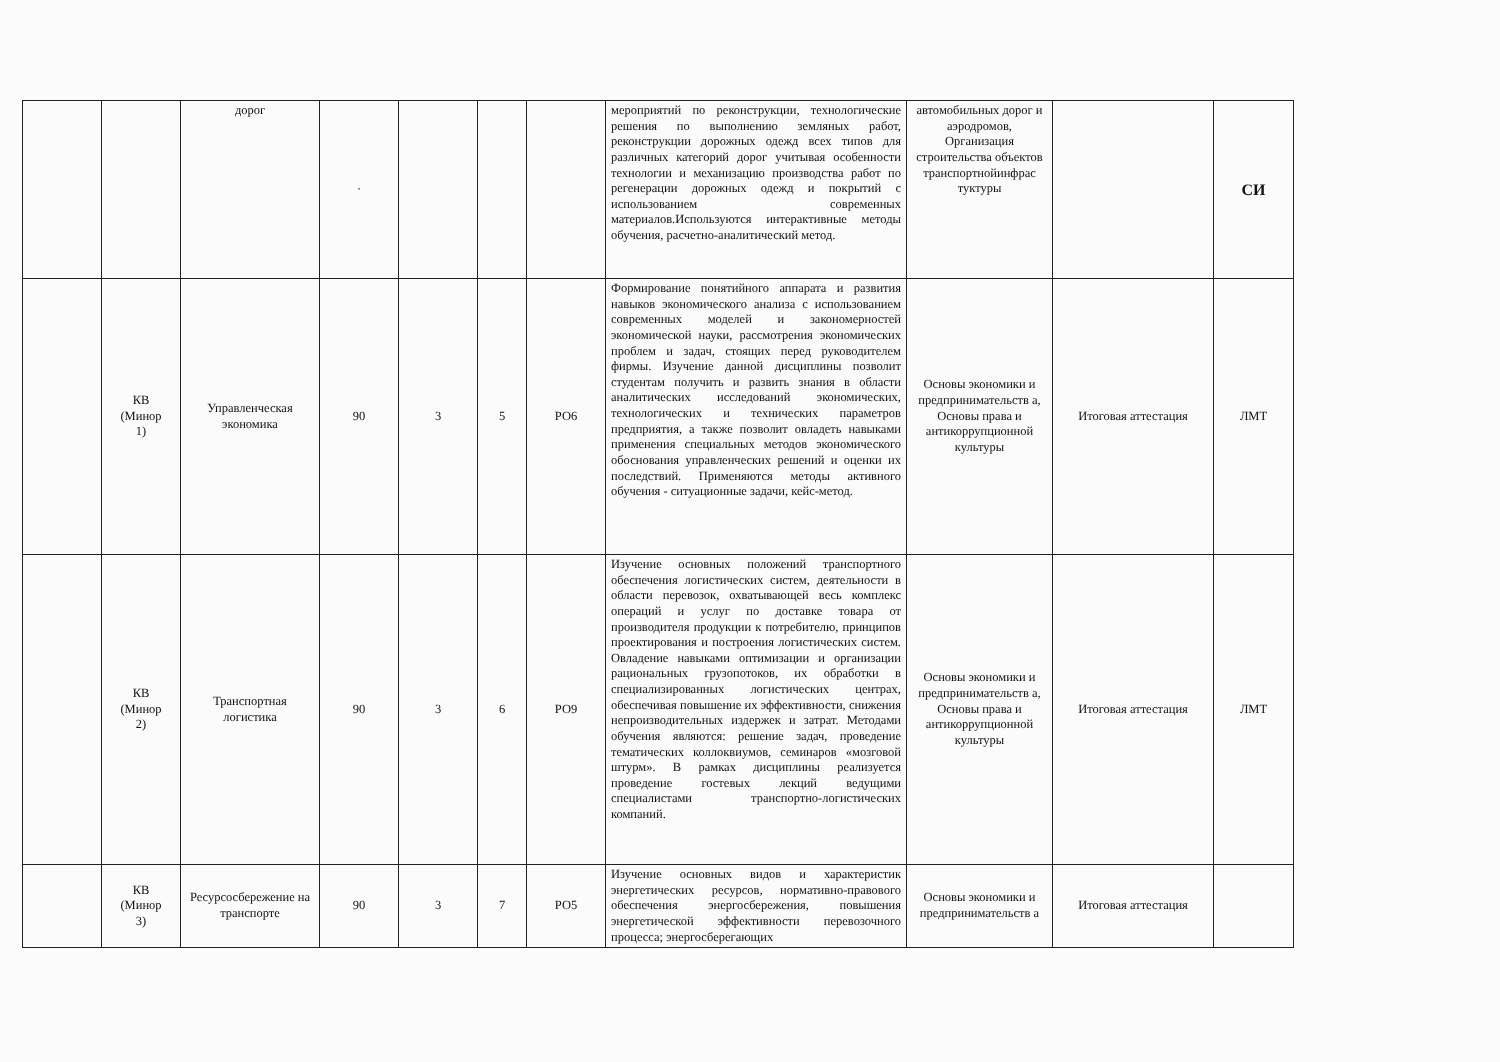| | | дорог | · | | | | мероприятий по реконструкции, технологические решения по выполнению земляных работ, реконструкции дорожных одежд всех типов для различных категорий дорог учитывая особенности технологии и механизацию производства работ по регенерации дорожных одежд и покрытий с использованием современных материалов.Используются интерактивные методы обучения, расчетно-аналитический метод. | автомобильных дорог и аэродромов, Организация строительства объектов транспортнойинфрас туктуры | | СИ |
| | КВ (Минор 1) | Управленческая экономика | 90 | 3 | 5 | РО6 | Формирование понятийного аппарата и развития навыков экономического анализа с использованием современных моделей и закономерностей экономической науки, рассмотрения экономических проблем и задач, стоящих перед руководителем фирмы. Изучение данной дисциплины позволит студентам получить и развить знания в области аналитических исследований экономических, технологических и технических параметров предприятия, а также позволит овладеть навыками применения специальных методов экономического обоснования управленческих решений и оценки их последствий. Применяются методы активного обучения - ситуационные задачи, кейс-метод. | Основы экономики и предпринимательств а, Основы права и антикоррупционной культуры | Итоговая аттестация | ЛМТ |
| | КВ (Минор 2) | Транспортная логистика | 90 | 3 | 6 | РО9 | Изучение основных положений транспортного обеспечения логистических систем, деятельности в области перевозок, охватывающей весь комплекс операций и услуг по доставке товара от производителя продукции к потребителю, принципов проектирования и построения логистических систем. Овладение навыками оптимизации и организации рациональных грузопотоков, их обработки в специализированных логистических центрах, обеспечивая повышение их эффективности, снижения непроизводительных издержек и затрат. Методами обучения являются: решение задач, проведение тематических коллоквиумов, семинаров «мозговой штурм». В рамках дисциплины реализуется проведение гостевых лекций ведущими специалистами транспортно-логистических компаний. | Основы экономики и предпринимательств а, Основы права и антикоррупционной культуры | Итоговая аттестация | ЛМТ |
| | КВ (Минор 3) | Ресурсосбережение на транспорте | 90 | 3 | 7 | РО5 | Изучение основных видов и характеристик энергетических ресурсов, нормативно-правового обеспечения энергосбережения, повышения энергетической эффективности перевозочного процесса; энергосберегающих | Основы экономики и предпринимательств а | Итоговая аттестация | |